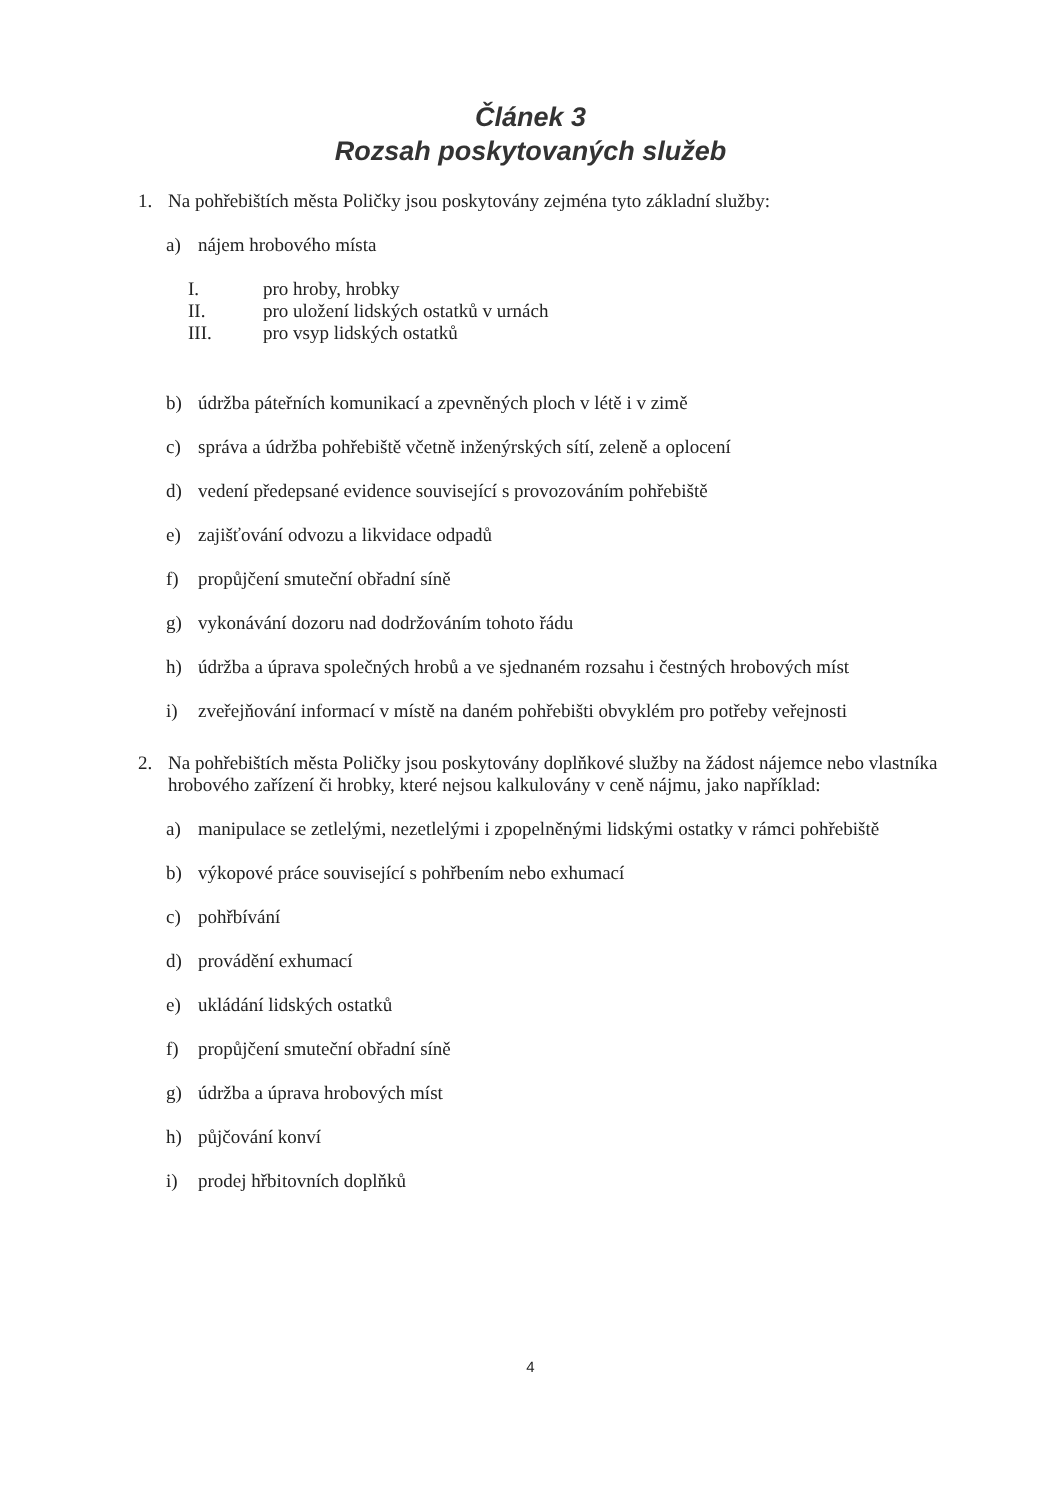Článek 3
Rozsah poskytovaných služeb
1. Na pohřebištích města Poličky jsou poskytovány zejména tyto základní služby:
a) nájem hrobového místa
I. pro hroby, hrobky
II. pro uložení lidských ostatků v urnách
III. pro vsyp lidských ostatků
b) údržba páteřních komunikací a zpevněných ploch v létě i v zimě
c) správa a údržba pohřebiště včetně inženýrských sítí, zeleně a oplocení
d) vedení předepsané evidence související s provozováním pohřebiště
e) zajišťování odvozu a likvidace odpadů
f) propůjčení smuteční obřadní síně
g) vykonávání dozoru nad dodržováním tohoto řádu
h) údržba a úprava společných hrobů a ve sjednaném rozsahu i čestných hrobových míst
i) zveřejňování informací v místě na daném pohřebišti obvyklém pro potřeby veřejnosti
2. Na pohřebištích města Poličky jsou poskytovány doplňkové služby na žádost nájemce nebo vlastníka hrobového zařízení či hrobky, které nejsou kalkulovány v ceně nájmu, jako například:
a) manipulace se zetlelými, nezetlelými i zpopelněnými lidskými ostatky v rámci pohřebiště
b) výkopové práce související s pohřbením nebo exhumací
c) pohřbívání
d) provádění exhumací
e) ukládání lidských ostatků
f) propůjčení smuteční obřadní síně
g) údržba a úprava hrobových míst
h) půjčování konví
i) prodej hřbitovních doplňků
4